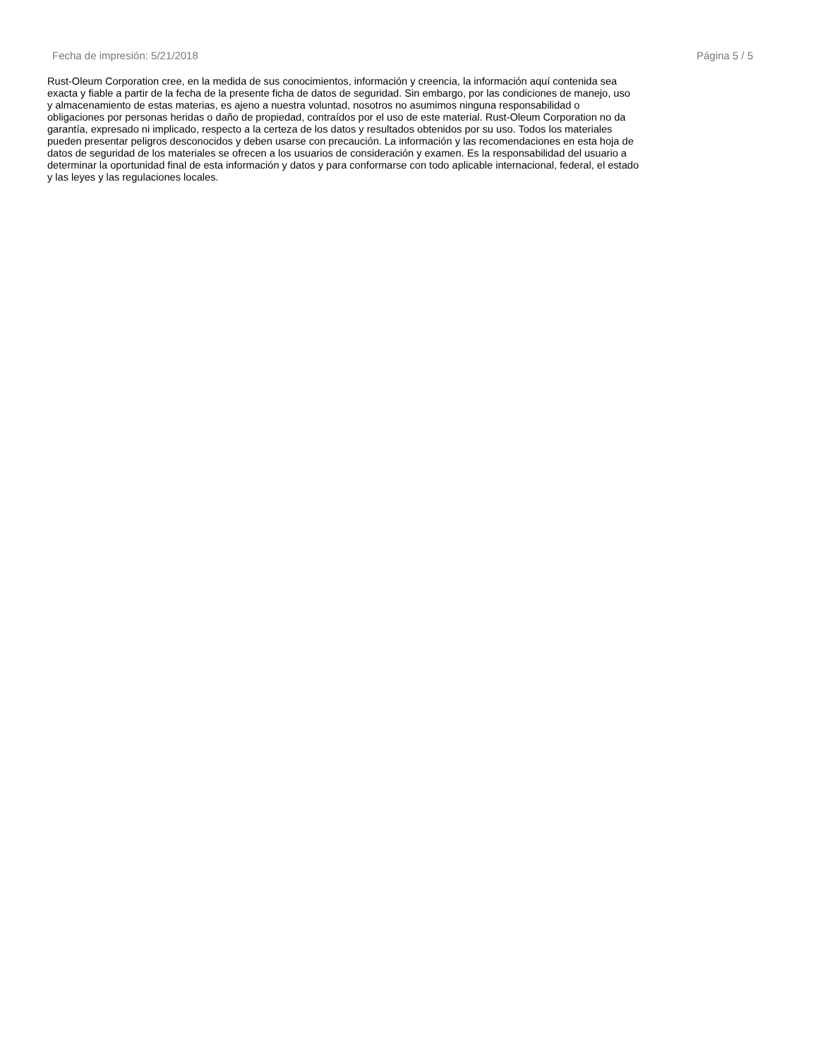Fecha de impresión: 5/21/2018 Página 5 / 5
Rust-Oleum Corporation cree, en la medida de sus conocimientos, información y creencia, la información aquí contenida sea exacta y fiable a partir de la fecha de la presente ficha de datos de seguridad. Sin embargo, por las condiciones de manejo, uso y almacenamiento de estas materias, es ajeno a nuestra voluntad, nosotros no asumimos ninguna responsabilidad o obligaciones por personas heridas o daño de propiedad, contraídos por el uso de este material. Rust-Oleum Corporation no da garantía, expresado ni implicado, respecto a la certeza de los datos y resultados obtenidos por su uso. Todos los materiales pueden presentar peligros desconocidos y deben usarse con precaución. La información y las recomendaciones en esta hoja de datos de seguridad de los materiales se ofrecen a los usuarios de consideración y examen. Es la responsabilidad del usuario a determinar la oportunidad final de esta información y datos y para conformarse con todo aplicable internacional, federal, el estado y las leyes y las regulaciones locales.